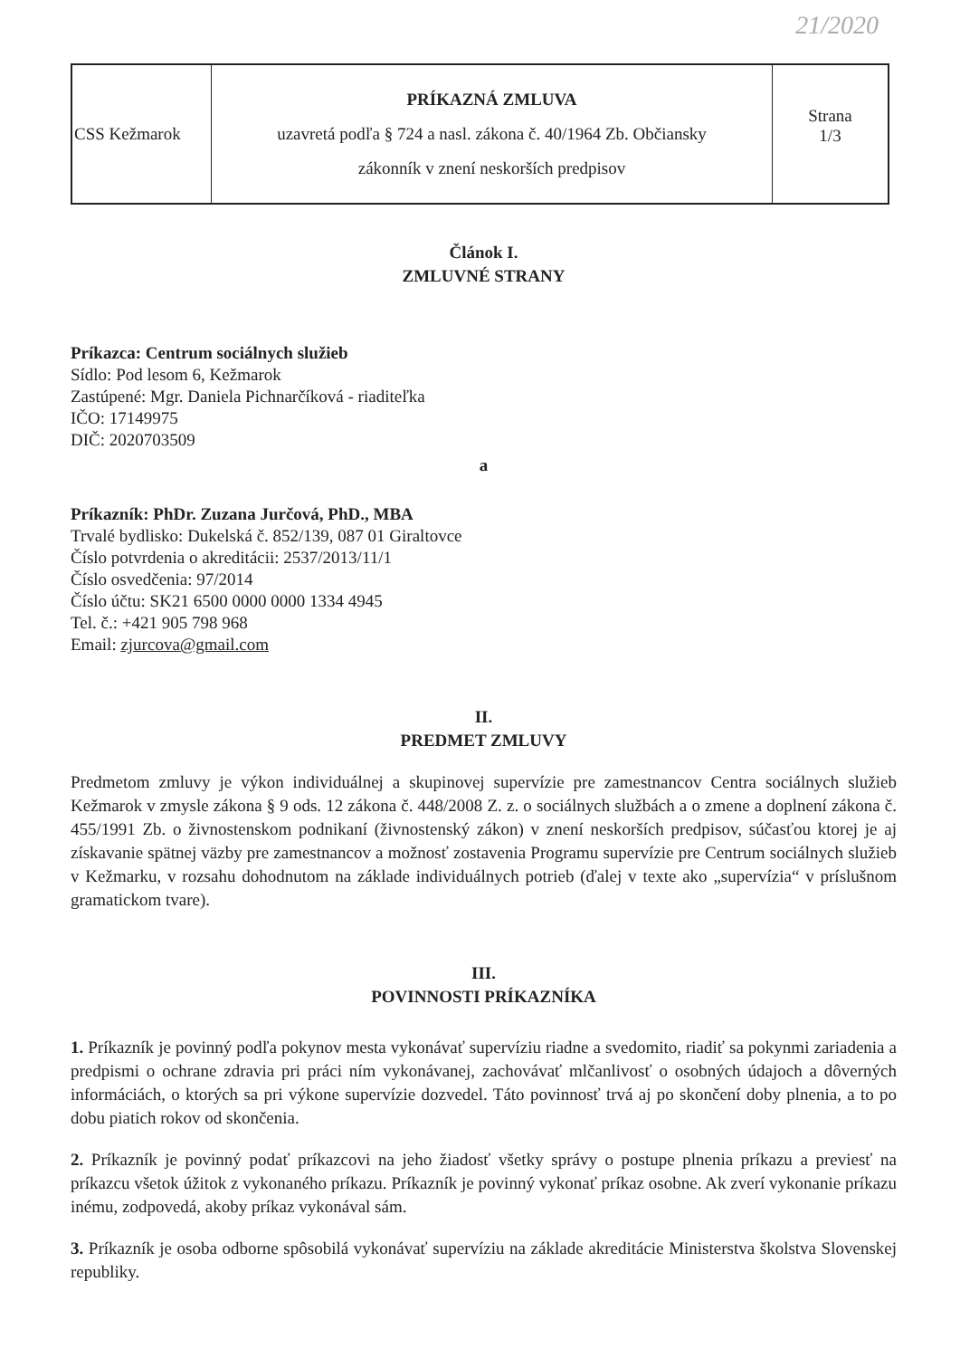21/2020
| CSS Kežmarok | PRÍKAZNÁ ZMLUVA uzavretá podľa § 724 a nasl. zákona č. 40/1964 Zb. Občiansky zákonník v znení neskorších predpisov | Strana 1/3 |
Článok I.
ZMLUVNÉ STRANY
Príkazca: Centrum sociálnych služieb
Sídlo: Pod lesom 6, Kežmarok
Zastúpené: Mgr. Daniela Pichnarčíková - riaditeľka
IČO: 17149975
DIČ: 2020703509
a
Príkazník: PhDr. Zuzana Jurčová, PhD., MBA
Trvalé bydlisko: Dukelská č. 852/139, 087 01 Giraltovce
Číslo potvrdenia o akreditácii: 2537/2013/11/1
Číslo osvedčenia: 97/2014
Číslo účtu: SK21 6500 0000 0000 1334 4945
Tel. č.: +421 905 798 968
Email: zjurcova@gmail.com
II.
PREDMET ZMLUVY
Predmetom zmluvy je výkon individuálnej a skupinovej supervízie pre zamestnancov Centra sociálnych služieb Kežmarok v zmysle zákona § 9 ods. 12 zákona č. 448/2008 Z. z. o sociálnych službách a o zmene a doplnení zákona č. 455/1991 Zb. o živnostenskom podnikaní (živnostenský zákon) v znení neskorších predpisov, súčasťou ktorej je aj získavanie spätnej väzby pre zamestnancov a možnosť zostavenia Programu supervízie pre Centrum sociálnych služieb v Kežmarku, v rozsahu dohodnutom na základe individuálnych potrieb (ďalej v texte ako „supervízia“ v príslušnom gramatickom tvare).
III.
POVINNOSTI PRÍKAZNÍKA
1. Príkazník je povinný podľa pokynov mesta vykonávať supervíziu riadne a svedomito, riadiť sa pokynmi zariadenia a predpismi o ochrane zdravia pri práci ním vykonávanej, zachovávať mlčanlivosť o osobných údajoch a dôverných informáciách, o ktorých sa pri výkone supervízie dozvedel. Táto povinnosť trvá aj po skončení doby plnenia, a to po dobu piatich rokov od skončenia.
2. Príkazník je povinný podať príkazcovi na jeho žiadosť všetky správy o postupe plnenia príkazu a previesť na príkazcu všetok úžitok z vykonaného príkazu. Príkazník je povinný vykonať príkaz osobne. Ak zverí vykonanie príkazu inému, zodpovedá, akoby príkaz vykonával sám.
3. Príkazník je osoba odborne spôsobilá vykonávať supervíziu na základe akreditácie Ministerstva školstva Slovenskej republiky.